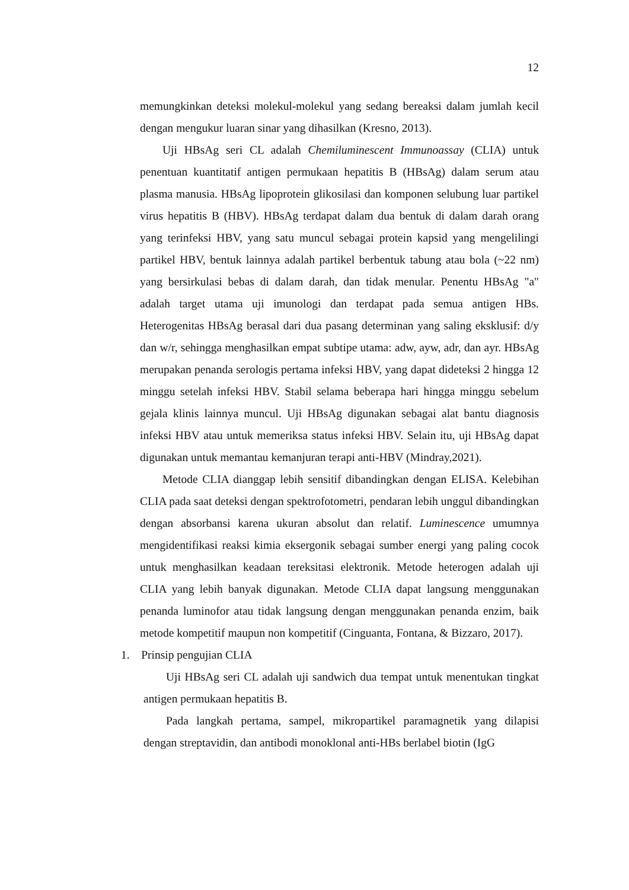12
memungkinkan deteksi molekul-molekul yang sedang bereaksi dalam jumlah kecil dengan mengukur luaran sinar yang dihasilkan (Kresno, 2013).
Uji HBsAg seri CL adalah Chemiluminescent Immunoassay (CLIA) untuk penentuan kuantitatif antigen permukaan hepatitis B (HBsAg) dalam serum atau plasma manusia. HBsAg lipoprotein glikosilasi dan komponen selubung luar partikel virus hepatitis B (HBV). HBsAg terdapat dalam dua bentuk di dalam darah orang yang terinfeksi HBV, yang satu muncul sebagai protein kapsid yang mengelilingi partikel HBV, bentuk lainnya adalah partikel berbentuk tabung atau bola (~22 nm) yang bersirkulasi bebas di dalam darah, dan tidak menular. Penentu HBsAg "a" adalah target utama uji imunologi dan terdapat pada semua antigen HBs. Heterogenitas HBsAg berasal dari dua pasang determinan yang saling eksklusif: d/y dan w/r, sehingga menghasilkan empat subtipe utama: adw, ayw, adr, dan ayr. HBsAg merupakan penanda serologis pertama infeksi HBV, yang dapat dideteksi 2 hingga 12 minggu setelah infeksi HBV. Stabil selama beberapa hari hingga minggu sebelum gejala klinis lainnya muncul. Uji HBsAg digunakan sebagai alat bantu diagnosis infeksi HBV atau untuk memeriksa status infeksi HBV. Selain itu, uji HBsAg dapat digunakan untuk memantau kemanjuran terapi anti-HBV (Mindray,2021).
Metode CLIA dianggap lebih sensitif dibandingkan dengan ELISA. Kelebihan CLIA pada saat deteksi dengan spektrofotometri, pendaran lebih unggul dibandingkan dengan absorbansi karena ukuran absolut dan relatif. Luminescence umumnya mengidentifikasi reaksi kimia eksergonik sebagai sumber energi yang paling cocok untuk menghasilkan keadaan tereksitasi elektronik. Metode heterogen adalah uji CLIA yang lebih banyak digunakan. Metode CLIA dapat langsung menggunakan penanda luminofor atau tidak langsung dengan menggunakan penanda enzim, baik metode kompetitif maupun non kompetitif (Cinguanta, Fontana, & Bizzaro, 2017).
1. Prinsip pengujian CLIA
Uji HBsAg seri CL adalah uji sandwich dua tempat untuk menentukan tingkat antigen permukaan hepatitis B.
Pada langkah pertama, sampel, mikropartikel paramagnetik yang dilapisi dengan streptavidin, dan antibodi monoklonal anti-HBs berlabel biotin (IgG